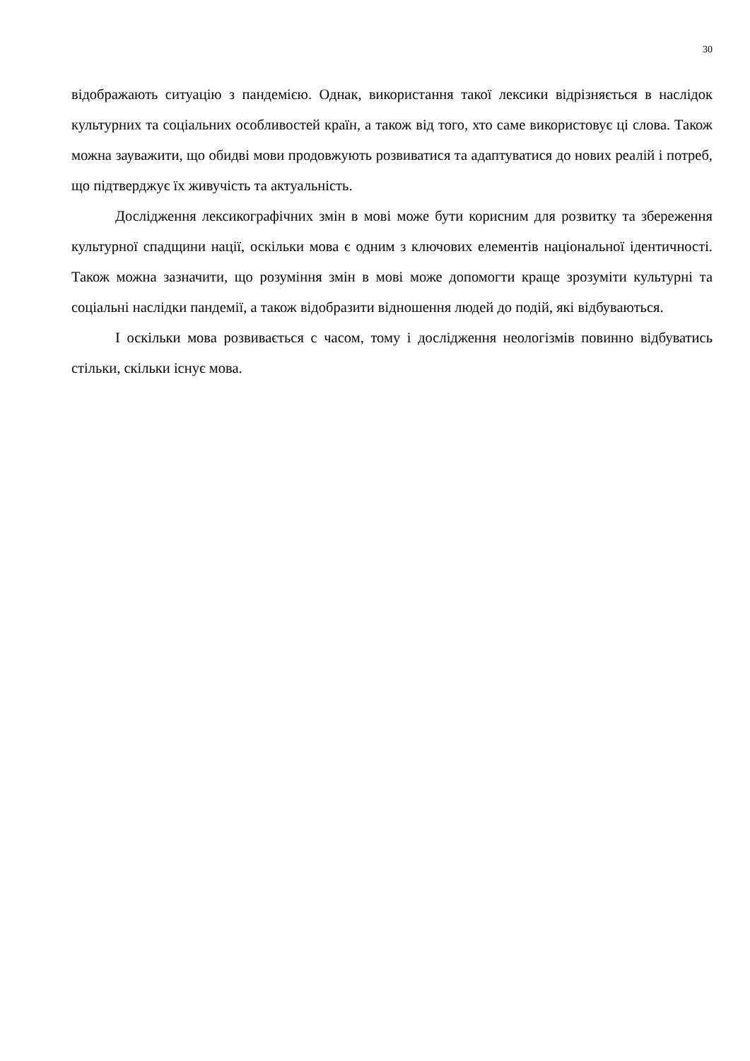30
відображають ситуацію з пандемією. Однак, використання такої лексики відрізняється в наслідок культурних та соціальних особливостей країн, а також від того, хто саме використовує ці слова. Також можна зауважити, що обидві мови продовжують розвиватися та адаптуватися до нових реалій і потреб, що підтверджує їх живучість та актуальність.
Дослідження лексикографічних змін в мові може бути корисним для розвитку та збереження культурної спадщини нації, оскільки мова є одним з ключових елементів національної ідентичності. Також можна зазначити, що розуміння змін в мові може допомогти краще зрозуміти культурні та соціальні наслідки пандемії, а також відобразити відношення людей до подій, які відбуваються.
І оскільки мова розвивається с часом, тому і дослідження неологізмів повинно відбуватись стільки, скільки існує мова.